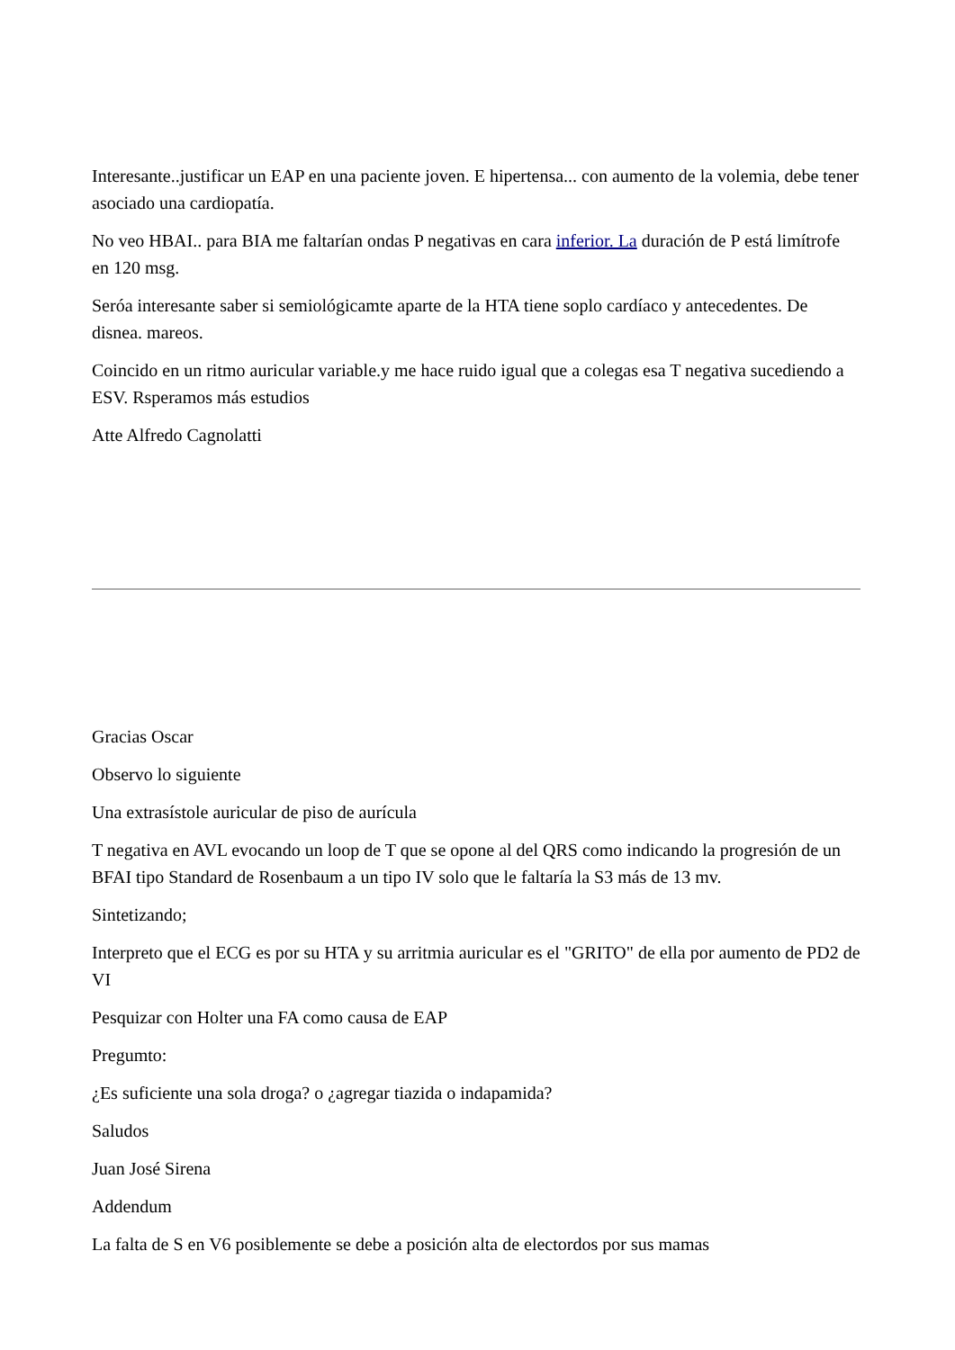Interesante..justificar un EAP en una paciente joven. E hipertensa... con aumento de la volemia, debe tener asociado una cardiopatía.
No veo HBAI.. para BIA me faltarían ondas P negativas en cara inferior. La duración de P está limítrofe en 120 msg.
Seróa interesante saber si semiológicamte aparte de la HTA tiene soplo cardíaco y antecedentes. De disnea. mareos.
Coincido en un ritmo auricular variable.y me hace ruido igual que a colegas esa T negativa sucediendo a ESV. Rsperamos más estudios
Atte Alfredo Cagnolatti
Gracias Oscar
Observo lo siguiente
Una extrasístole auricular de piso de aurícula
T negativa en AVL evocando un loop de T que se opone al del QRS como indicando la progresión de un BFAI tipo Standard de Rosenbaum a un tipo IV solo que le faltaría la S3 más de 13 mv.
Sintetizando;
Interpreto que el ECG es por su HTA y su arritmia auricular es el "GRITO" de ella por aumento de PD2 de VI
Pesquizar con Holter una FA como causa de EAP
Pregumto:
¿Es suficiente una sola droga? o ¿agregar tiazida o indapamida?
Saludos
Juan José Sirena
Addendum
La falta de S en V6 posiblemente se debe a posición alta de electordos por sus mamas